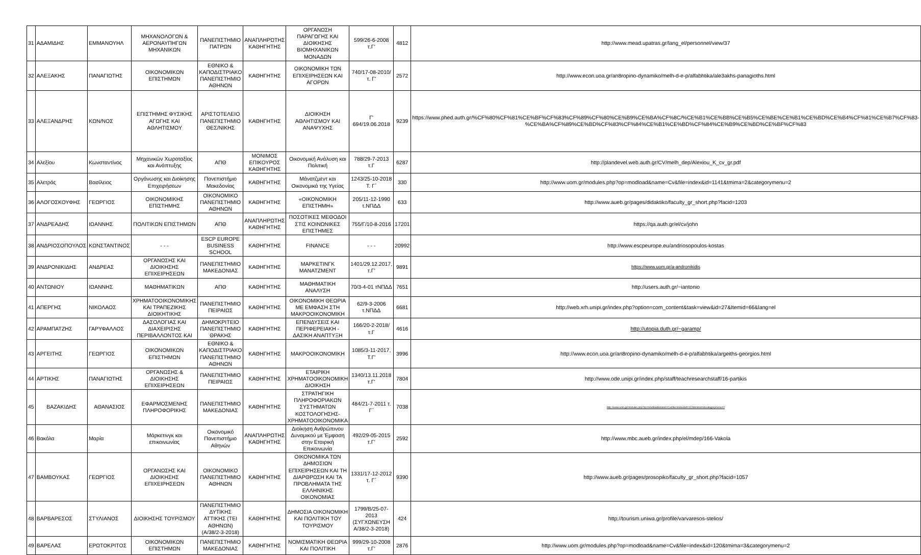| 31 | ΑΔΑΜΙΔΗΣ | ΕΜΜΑΝΟΥΗΛ | ΜΗΧΑΝΟΛΟΓΩΝ & ΑΕΡΟΝΑΥΠΗΓΩΝ ΜΗΧΑΝΙΚΩΝ | ΠΑΝΕΠΙΣΤΗΜΙΟ ΠΑΤΡΩΝ | ΑΝΑΠΛΗΡΩΤΗΣ ΚΑΘΗΓΗΤΗΣ | ΟΡΓΑΝΩΣΗ ΠΑΡΑΓΩΓΗΣ ΚΑΙ ΔΙΟΙΚΗΣΗΣ ΒΙΟΜΗΧΑΝΙΚΩΝ ΜΟΝΑΔΩΝ | 599/26-6-2008 τ.Γ' | 4812 | http://www.mead.upatras.gr/lang_el/personnel/view/37 |
| 32 | ΑΛΕΞΑΚΗΣ | ΠΑΝΑΓΙΩΤΗΣ | ΟΙΚΟΝΟΜΙΚΩΝ ΕΠΙΣΤΗΜΩΝ | ΕΘΝΙΚΟ & ΚΑΠΟΔΙΣΤΡΙΑΚΟ ΠΑΝΕΠΙΣΤΗΜΙΟ ΑΘΗΝΩΝ | ΚΑΘΗΓΗΤΗΣ | ΟΙΚΟΝΟΜΙΚΗ ΤΩΝ ΕΠΙΧΕΙΡΗΣΕΩΝ ΚΑΙ ΑΓΟΡΩΝ | 740/17-08-2010/τ. Γ' | 2572 | http://www.econ.uoa.gr/an8ropino-dynamiko/melh-d-e-p/alfabhtika/ale3akhs-panagioths.html |
| 33 | ΑΛΕΞΑΝΔΡΗΣ | ΚΩΝ/ΝΟΣ | ΕΠΙΣΤΗΜΗΣ ΦΥΣΙΚΗΣ ΑΓΩΓΗΣ ΚΑΙ ΑΘΛΗΤΙΣΜΟΥ | ΑΡΙΣΤΟΤΕΛΕΙΟ ΠΑΝΕΠΙΣΤΗΜΙΟ ΘΕΣ/ΝΙΚΗΣ | ΚΑΘΗΓΗΤΗΣ | ΔΙΟΙΚΗΣΗ ΑΘΛΗΤΙΣΜΟΥ ΚΑΙ ΑΝΑΨΥΧΗΣ | Γ' 694/19.06.2018 | 9239 | https://www.phed.auth.gr/%CF%80%CF%81%CE%BF%CF%83%CF%89%CF%80%CE%B9%CE%BA%CF%8C/%CE%B1%CE%BB%CE%B5%CE%BE%CE%B1%CE%BD%CE%B4%CF%81%CE%B7%CF%83-%CE%BA%CF%89%CE%BD%CF%83%CF%84%CE%B1%CE%BD%CF%84%CE%B9%CE%BD%CE%BF%CF%83 |
| 34 | Αλεξίου | Κωνσταντίνος | Μηχανικών Χωροταξίας και Ανάπτυξης | ΑΠΘ | ΜΟΝΙΜΟΣ ΕΠΙΚΟΥΡΟΣ ΚΑΘΗΓΗΤΗΣ | Οικονομική Ανάλυση και Πολιτική | 788/29-7-2013 τ.Γ | 6287 | http://plandevel.web.auth.gr/CV/melh_dep/Alexiou_K_cv_gr.pdf |
| 35 | Αλετράς | Βασίλειος | Οργάνωσης και Διοίκησης Επιχειρήσεων | Πανεπιστήμιο Μακεδονίας | ΚΑΘΗΓΗΤΗΣ | Μάνατζμεντ και Οικονομικά της Υγείας | 1243/25-10-2018 Τ. Γ΄ | 330 | http://www.uom.gr/modules.php?op=modload&name=Cv&file=index&id=1141&tmima=2&categorymenu=2 |
| 36 | ΑΛΟΓΟΣΚΟΥΦΗΣ | ΓΕΩΡΓΙΟΣ | ΟΙΚΟΝΟΜΙΚΗΣ ΕΠΙΣΤΗΜΗΣ | ΟΙΚΟΝΟΜΙΚΟ ΠΑΝΕΠΙΣΤΗΜΙΟ ΑΘΗΝΩΝ | ΚΑΘΗΓΗΤΗΣ | «ΟΙΚΟΝΟΜΙΚΗ ΕΠΙΣΤΗΜΗ» | 205/11-12-1990 τ.ΝΠΔΔ | 633 | http://www.aueb.gr/pages/didaktiko/faculty_gr_short.php?facid=1203 |
| 37 | ΑΝΔΡΕΑΔΗΣ | ΙΩΑΝΝΗΣ | ΠΟΛΙΤΙΚΩΝ ΕΠΙΣΤΗΜΩΝ | ΑΠΘ | ΑΝΑΠΛΗΡΩΤΗΣ ΚΑΘΗΓΗΤΗΣ | ΠΟΣΟΤΙΚΕΣ ΜΕΘΟΔΟΙ ΣΤΙΣ ΚΟΙΝΩΝΙΚΕΣ ΕΠΙΣΤΗΜΕΣ | 755/Γ/10-8-2016 | 17201 | https://qa.auth.gr/el/cv/john |
| 38 | ΑΝΔΡΙΟΣΟΠΟΥΛΟΣ | ΚΩΝΣΤΑΝΤΙΝΟΣ | - - - | ESCP EUROPE BUSINESS SCHOOL | ΚΑΘΗΓΗΤΗΣ | FINANCE | - - - | 20992 | http://www.escpeurope.eu/andriosopoulos-kostas |
| 39 | ΑΝΔΡΟΝΙΚΙΔΗΣ | ΑΝΔΡΕΑΣ | ΟΡΓΑΝΩΣΗΣ ΚΑΙ ΔΙΟΙΚΗΣΗΣ ΕΠΙΧΕΙΡΗΣΕΩΝ | ΠΑΝΕΠΙΣΤΗΜΙΟ ΜΑΚΕΔΟΝΙΑΣ | ΚΑΘΗΓΗΤΗΣ | ΜΑΡΚΕΤΙΝΓΚ ΜΑΝΑΤΖΜΕΝΤ | 1401/29.12.2017, τ.Γ' | 9891 | https://www.uom.gr/a-andronikidis |
| 40 | ΑΝΤΩΝΙΟΥ | ΙΩΑΝΝΗΣ | ΜΑΘΗΜΑΤΙΚΩΝ | ΑΠΘ | ΚΑΘΗΓΗΤΗΣ | ΜΑΘΗΜΑΤΙΚΗ ΑΝΑΛΥΣΗ | 70/3-4-01 τΝΠΔΔ | 7651 | http://users.auth.gr/~iantonio |
| 41 | ΑΠΕΡΓΗΣ | ΝΙΚΟΛΑΟΣ | ΧΡΗΜΑΤΟΟΙΚΟΝΟΜΙΚΗΣ ΚΑΙ ΤΡΑΠΕΖΙΚΗΣ ΔΙΟΙΚΗΤΙΚΗΣ | ΠΑΝΕΠΙΣΤΗΜΙΟ ΠΕΙΡΑΙΩΣ | ΚΑΘΗΓΗΤΗΣ | ΟΙΚΟΝΟΜΙΚΗ ΘΕΩΡΙΑ ΜΕ ΕΜΦΑΣΗ ΣΤΗ ΜΑΚΡΟΟΙΚΟΝΟΜΙΚΗ | 62/9-3-2006 τ.ΝΠΔΔ | 6681 | http://web.xrh.unipi.gr/index.php?option=com_content&task=view&id=27&Itemid=66&lang=el |
| 42 | ΑΡΑΜΠΑΤΖΗΣ | ΓΑΡΥΦΑΛΛΟΣ | ΔΑΣΟΛΟΓΙΑΣ ΚΑΙ ΔΙΑΧΕΙΡΙΣΗΣ ΠΕΡΙΒΑΛΛΟΝΤΟΣ ΚΑΙ | ΔΗΜΟΚΡΙΤΕΙΟ ΠΑΝΕΠΙΣΤΗΜΙΟ ΘΡΑΚΗΣ | ΚΑΘΗΓΗΤΗΣ | ΕΠΕΝΔΥΣΕΙΣ ΚΑΙ ΠΕΡΙΦΕΡΕΙΑΚΗ - ΔΑΣΙΚΗ ΑΝΑΠΤΥΞΗ | 166/20-2-2018/τ.Γ | 4616 | http://utopia.duth.gr/~garamp/ |
| 43 | ΑΡΓΕΙΤΗΣ | ΓΕΩΡΓΙΟΣ | ΟΙΚΟΝΟΜΙΚΩΝ ΕΠΙΣΤΗΜΩΝ | ΕΘΝΙΚΟ & ΚΑΠΟΔΙΣΤΡΙΑΚΟ ΠΑΝΕΠΙΣΤΗΜΙΟ ΑΘΗΝΩΝ | ΚΑΘΗΓΗΤΗΣ | ΜΑΚΡΟΟΙΚΟΝΟΜΙΚΗ | 1085/3-11-2017, Τ.Γ' | 3996 | http://www.econ.uoa.gr/an8ropino-dynamiko/melh-d-e-p/alfabhtika/argeiths-georgios.html |
| 44 | ΑΡΤΙΚΗΣ | ΠΑΝΑΓΙΩΤΗΣ | ΟΡΓΑΝΩΣΗΣ & ΔΙΟΙΚΗΣΗΣ ΕΠΙΧΕΙΡΗΣΕΩΝ | ΠΑΝΕΠΙΣΤΗΜΙΟ ΠΕΙΡΑΙΩΣ | ΚΑΘΗΓΗΤΗΣ | ΕΤΑΙΡΙΚΗ ΧΡΗΜΑΤΟΟΙΚΟΝΟΜΙΚΗ ΔΙΟΙΚΗΣΗ | 1340/13.11.2018 τ.Γ' | 7804 | http://www.ode.unipi.gr/index.php/staff/teachresearchstaff/16-partikis |
| 45 | ΒΑΖΑΚΙΔΗΣ | ΑΘΑΝΑΣΙΟΣ | ΕΦΑΡΜΟΣΜΕΝΗΣ ΠΛΗΡΟΦΟΡΙΚΗΣ | ΠΑΝΕΠΙΣΤΗΜΙΟ ΜΑΚΕΔΟΝΙΑΣ | ΚΑΘΗΓΗΤΗΣ | ΣΤΡΑΤΗΓΙΚΗ ΠΛΗΡΟΦΟΡΙΑΚΩΝ ΣΥΣΤΗΜΑΤΩΝ ΚΟΣΤΟΛΟΓΗΣΗΣ-ΧΡΗΜΑΤΟΟΙΚΟΝΟΜΙΚΑ | 484/21-7-2011 τ. Γ΄ | 7038 | http://www.uom.gr/modules.php?op=modload&name=Cv&file=index&id=112&tmima=6&categorymenu=2 |
| 46 | Βακόλα | Μαρία | Μάρκετινγκ και επικοινωνίας | Οικονομικό Πανεπιστήμιο Αθηνών | ΑΝΑΠΛΗΡΩΤΗΣ ΚΑΘΗΓΗΤΗΣ | Διοίκηση Ανθρώπινου Δυναμικού με Έμφαση στην Εταιρική Επικοινωνία | 492/29-05-2015 τ.Γ' | 2592 | http://www.mbc.aueb.gr/index.php/el/mdep/166-Vakola |
| 47 | ΒΑΜΒΟΥΚΑΣ | ΓΕΩΡΓΙΟΣ | ΟΡΓΑΝΩΣΗΣ ΚΑΙ ΔΙΟΙΚΗΣΗΣ ΕΠΙΧΕΙΡΗΣΕΩΝ | ΟΙΚΟΝΟΜΙΚΟ ΠΑΝΕΠΙΣΤΗΜΙΟ ΑΘΗΝΩΝ | ΚΑΘΗΓΗΤΗΣ | ΟΙΚΟΝΟΜΙΚΑ ΤΩΝ ΔΗΜΟΣΙΩΝ ΕΠΙΧΕΙΡΗΣΕΩΝ ΚΑΙ ΤΗ ΔΙΑΡΘΡΩΣΗ ΚΑΙ ΤΑ ΠΡΟΒΛΗΜΑΤΑ ΤΗΣ ΕΛΛΗΝΙΚΗΣ ΟΙΚΟΝΟΜΙΑΣ | 1331/17-12-2012 τ. Γ΄ | 9390 | http://www.aueb.gr/pages/prosopiko/faculty_gr_short.php?facid=1057 |
| 48 | ΒΑΡΒΑΡΕΣΟΣ | ΣΤΥΛΙΑΝΟΣ | ΔΙΟΙΚΗΣΗΣ ΤΟΥΡΙΣΜΟΥ | ΠΑΝΕΠΙΣΤΗΜΙΟ ΔΥΤΙΚΗΣ ΑΤΤΙΚΗΣ (ΤΕΙ ΑΘΗΝΩΝ) (Α/38/2-3-2018) | ΚΑΘΗΓΗΤΗΣ | ΔΗΜΟΣΙΑ ΟΙΚΟΝΟΜΙΚΗ ΚΑΙ ΠΟΛΙΤΙΚΗ ΤΟΥ ΤΟΥΡΙΣΜΟΥ | 1799/Β/25-07-2013 (ΣΥΓΧΩΝΕΥΣΗ Α/38/2-3-2018) | 424 | http://tourism.uniwa.gr/profile/varvaresos-stelios/ |
| 49 | ΒΑΡΕΛΑΣ | ΕΡΩΤΟΚΡΙΤΟΣ | ΟΙΚΟΝΟΜΙΚΩΝ ΕΠΙΣΤΗΜΩΝ | ΠΑΝΕΠΙΣΤΗΜΙΟ ΜΑΚΕΔΟΝΙΑΣ | ΚΑΘΗΓΗΤΗΣ | ΝΟΜΙΣΜΑΤΙΚΗ ΘΕΩΡΙΑ ΚΑΙ ΠΟΛΙΤΙΚΗ | 999/29-10-2008 τ.Γ' | 2876 | http://www.uom.gr/modules.php?op=modload&name=Cv&file=index&id=120&tmima=3&categorymenu=2 |